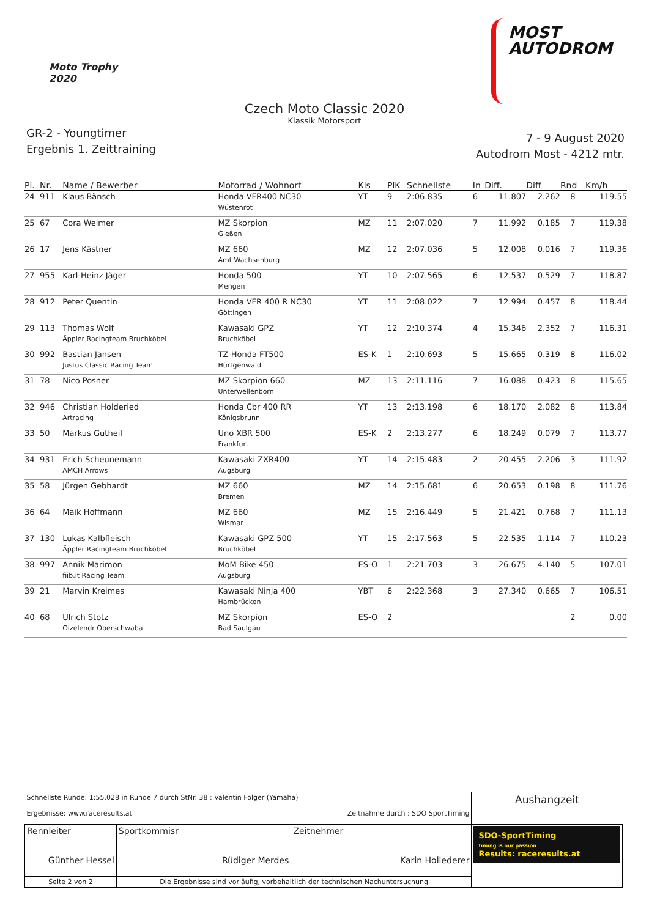Moto Trophy
2020
MOST
AUTODROM
Czech Moto Classic 2020
Klassik Motorsport
GR-2 - Youngtimer
Ergebnis 1. Zeittraining
7 - 9 August 2020
Autodrom Most - 4212 mtr.
| Pl. | Nr. | Name / Bewerber | Motorrad / Wohnort | Kls | PlK | Schnellste | In | Diff. | Diff | Rnd | Km/h |
| --- | --- | --- | --- | --- | --- | --- | --- | --- | --- | --- | --- |
| 24 | 911 | Klaus Bänsch | Honda VFR400 NC30 Wüstenrot | YT | 9 | 2:06.835 | 6 | 11.807 | 2.262 | 8 | 119.55 |
| 25 | 67 | Cora Weimer | MZ Skorpion Gießen | MZ | 11 | 2:07.020 | 7 | 11.992 | 0.185 | 7 | 119.38 |
| 26 | 17 | Jens Kästner | MZ 660 Amt Wachsenburg | MZ | 12 | 2:07.036 | 5 | 12.008 | 0.016 | 7 | 119.36 |
| 27 | 955 | Karl-Heinz Jäger | Honda 500 Mengen | YT | 10 | 2:07.565 | 6 | 12.537 | 0.529 | 7 | 118.87 |
| 28 | 912 | Peter Quentin | Honda VFR 400 R NC30 Göttingen | YT | 11 | 2:08.022 | 7 | 12.994 | 0.457 | 8 | 118.44 |
| 29 | 113 | Thomas Wolf Äppler Racingteam Bruchköbel | Kawasaki GPZ Bruchköbel | YT | 12 | 2:10.374 | 4 | 15.346 | 2.352 | 7 | 116.31 |
| 30 | 992 | Bastian Jansen Justus Classic Racing Team | TZ-Honda FT500 Hürtgenwald | ES-K | 1 | 2:10.693 | 5 | 15.665 | 0.319 | 8 | 116.02 |
| 31 | 78 | Nico Posner | MZ Skorpion 660 Unterwellenborn | MZ | 13 | 2:11.116 | 7 | 16.088 | 0.423 | 8 | 115.65 |
| 32 | 946 | Christian Holderied Artracing | Honda Cbr 400 RR Königsbrunn | YT | 13 | 2:13.198 | 6 | 18.170 | 2.082 | 8 | 113.84 |
| 33 | 50 | Markus Gutheil | Uno XBR 500 Frankfurt | ES-K | 2 | 2:13.277 | 6 | 18.249 | 0.079 | 7 | 113.77 |
| 34 | 931 | Erich Scheunemann AMCH Arrows | Kawasaki ZXR400 Augsburg | YT | 14 | 2:15.483 | 2 | 20.455 | 2.206 | 3 | 111.92 |
| 35 | 58 | Jürgen Gebhardt | MZ 660 Bremen | MZ | 14 | 2:15.681 | 6 | 20.653 | 0.198 | 8 | 111.76 |
| 36 | 64 | Maik Hoffmann | MZ 660 Wismar | MZ | 15 | 2:16.449 | 5 | 21.421 | 0.768 | 7 | 111.13 |
| 37 | 130 | Lukas Kalbfleisch Äppler Racingteam Bruchköbel | Kawasaki GPZ 500 Bruchköbel | YT | 15 | 2:17.563 | 5 | 22.535 | 1.114 | 7 | 110.23 |
| 38 | 997 | Annik Marimon fiib.it Racing Team | MoM Bike 450 Augsburg | ES-O | 1 | 2:21.703 | 3 | 26.675 | 4.140 | 5 | 107.01 |
| 39 | 21 | Marvin Kreimes | Kawasaki Ninja 400 Hambrücken | YBT | 6 | 2:22.368 | 3 | 27.340 | 0.665 | 7 | 106.51 |
| 40 | 68 | Ulrich Stotz Oizelendr Oberschwaba | MZ Skorpion Bad Saulgau | ES-O | 2 | | | | | 2 | 0.00 |
| Schnellste Runde: 1:55.028 in Runde 7 durch StNr. 38 : Valentin Folger (Yamaha) Ergebnisse: www.raceresults.at Zeitnahme durch : SDO SportTiming | | | Aushangzeit |
| Rennleiter Günther Hessel | Sportkommisr Rüdiger Merdes | Zeitnehmer Karin Hollederer | SDO-SportTiming timing is our passion Results: raceresults.at |
| Seite 2 von 2 | Die Ergebnisse sind vorläufig, vorbehaltlich der technischen Nachuntersuchung | | |